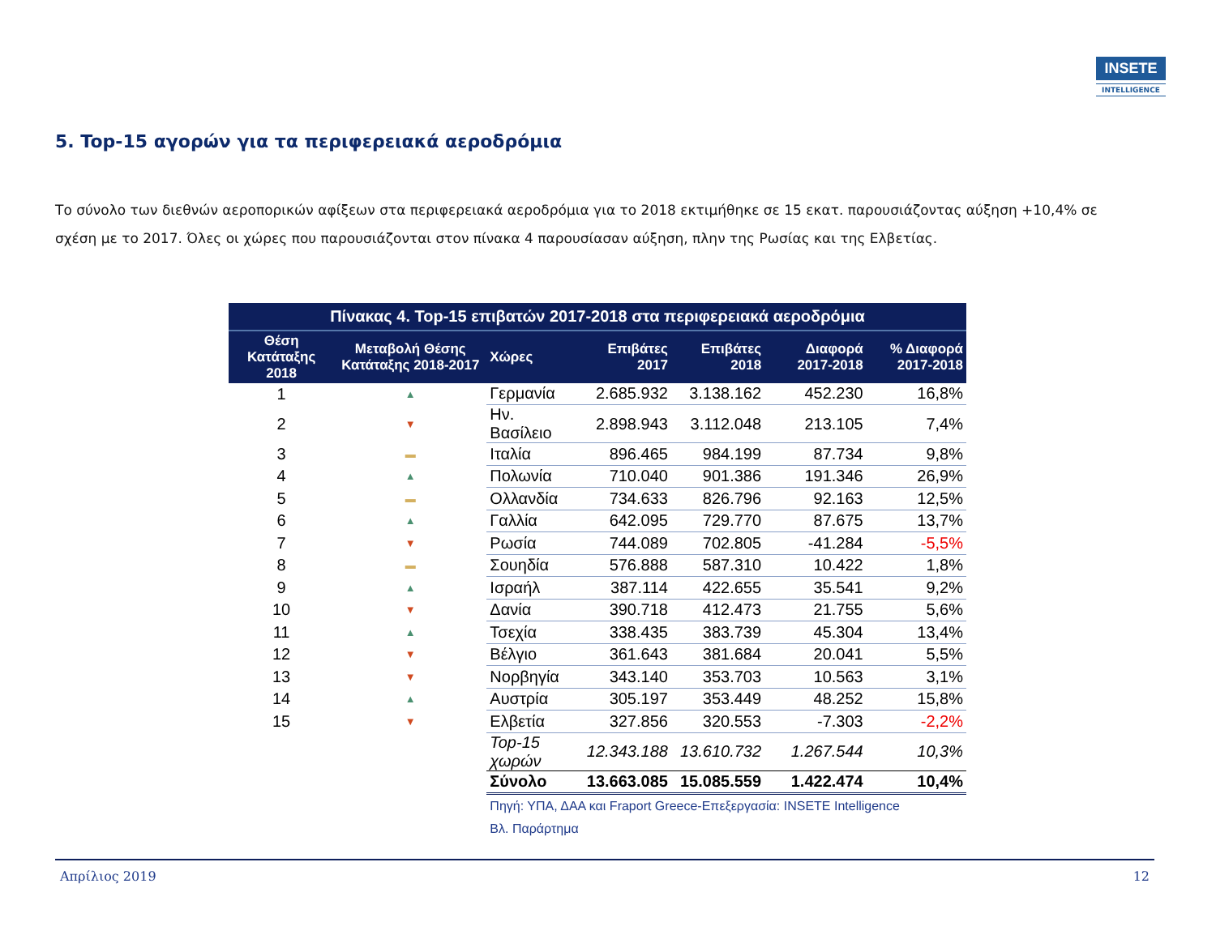INSETE
INTELLIGENCE
5. Top-15 αγορών για τα περιφερειακά αεροδρόμια
Το σύνολο των διεθνών αεροπορικών αφίξεων στα περιφερειακά αεροδρόμια για το 2018 εκτιμήθηκε σε 15 εκατ. παρουσιάζοντας αύξηση +10,4% σε σχέση με το 2017. Όλες οι χώρες που παρουσιάζονται στον πίνακα 4 παρουσίασαν αύξηση, πλην της Ρωσίας και της Ελβετίας.
| Πίνακας 4. Top-15 επιβατών 2017-2018 στα περιφερειακά αεροδρόμια | | | | | | |
| Θέση Κατάταξης 2018 | Μεταβολή Θέσης Κατάταξης 2018-2017 | Χώρες | Επιβάτες 2017 | Επιβάτες 2018 | Διαφορά 2017-2018 | % Διαφορά 2017-2018 |
| 1 | ▲ | Γερμανία | 2.685.932 | 3.138.162 | 452.230 | 16,8% |
| 2 | ▼ | Ην. Βασίλειο | 2.898.943 | 3.112.048 | 213.105 | 7,4% |
| 3 | ▬ | Ιταλία | 896.465 | 984.199 | 87.734 | 9,8% |
| 4 | ▲ | Πολωνία | 710.040 | 901.386 | 191.346 | 26,9% |
| 5 | ▬ | Ολλανδία | 734.633 | 826.796 | 92.163 | 12,5% |
| 6 | ▲ | Γαλλία | 642.095 | 729.770 | 87.675 | 13,7% |
| 7 | ▼ | Ρωσία | 744.089 | 702.805 | -41.284 | -5,5% |
| 8 | ▬ | Σουηδία | 576.888 | 587.310 | 10.422 | 1,8% |
| 9 | ▲ | Ισραήλ | 387.114 | 422.655 | 35.541 | 9,2% |
| 10 | ▼ | Δανία | 390.718 | 412.473 | 21.755 | 5,6% |
| 11 | ▲ | Τσεχία | 338.435 | 383.739 | 45.304 | 13,4% |
| 12 | ▼ | Βέλγιο | 361.643 | 381.684 | 20.041 | 5,5% |
| 13 | ▼ | Νορβηγία | 343.140 | 353.703 | 10.563 | 3,1% |
| 14 | ▲ | Αυστρία | 305.197 | 353.449 | 48.252 | 15,8% |
| 15 | ▼ | Ελβετία | 327.856 | 320.553 | -7.303 | -2,2% |
| | | Top-15 χωρών | 12.343.188 | 13.610.732 | 1.267.544 | 10,3% |
| | | Σύνολο | 13.663.085 | 15.085.559 | 1.422.474 | 10,4% |
| | | Πηγή: ΥΠΑ, ΔΑΑ και Fraport Greece-Επεξεργασία: INSETE Intelligence Βλ. Παράρτημα | | | | |
Απρίλιος 2019 12